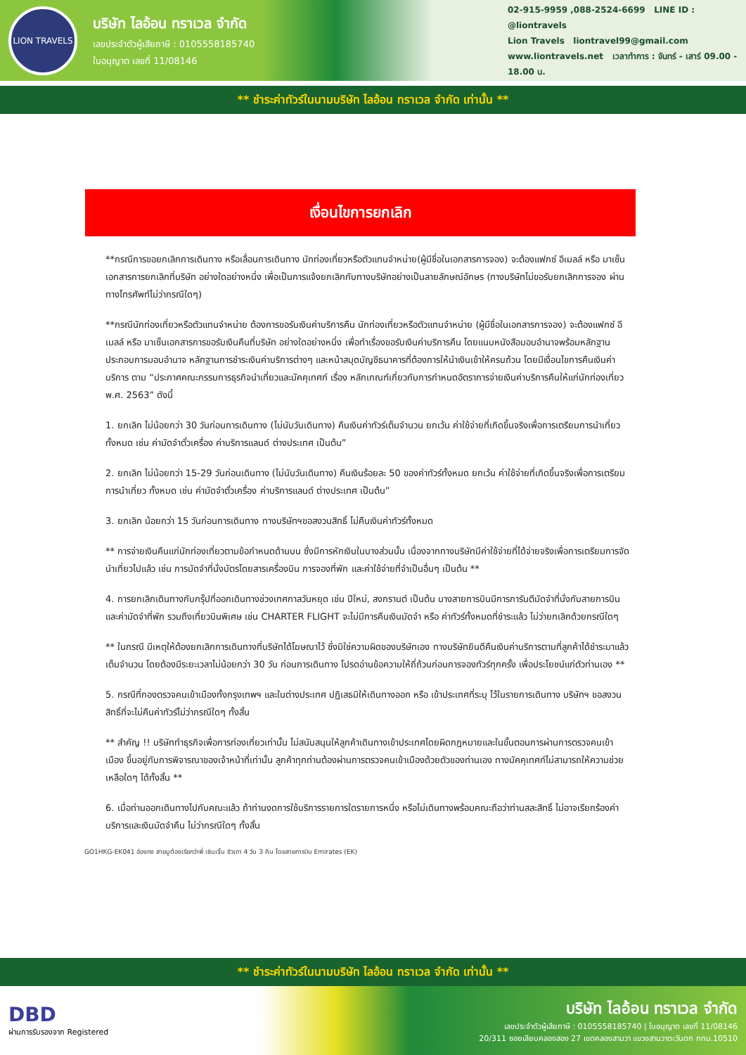LION TRAVELS
บริษัท ไลอ้อน ทราเวล จำกัด
เลขประจำตัวผู้เสียภาษี : 0105558185740
ใบอนุญาต เลขที่ 11/08146
02-915-9959 ,088-2524-6699 LINE ID : @liontravels
Lion Travels liontravel99@gmail.com
www.liontravels.net เวลาทำการ : จันทร์ - เสาร์ 09.00 - 18.00 น.
** ชำระค่าทัวร์ในนามบริษัท ไลอ้อน ทราเวล จำกัด เท่านั้น **
เงื่อนไขการยกเลิก
**กรณีการขอยกเลิกการเดินทาง หรือเลื่อนการเดินทาง นักท่องเที่ยวหรือตัวแทนจำหน่าย(ผู้มีชื่อในเอกสารการจอง) จะต้องแฟกซ์ อีเมลล์ หรือ มาเซ็นเอกสารการยกเลิกที่บริษัท อย่างใดอย่างหนึ่ง เพื่อเป็นการแจ้งยกเลิกกับทางบริษัทอย่างเป็นลายลักษณ์อักษร (ทางบริษัทไม่ขอรับยกเลิกการจอง ผ่านทางโทรศัพท์ไม่ว่ากรณีใดๆ)
**กรณีนักท่องเที่ยวหรือตัวแทนจำหน่าย ต้องการขอรับเงินค่าบริการคืน นักท่องเที่ยวหรือตัวแทนจำหน่าย (ผู้มีชื่อในเอกสารการจอง) จะต้องแฟกซ์ อีเมลล์ หรือ มาเซ็นเอกสารการขอรับเงินคืนที่บริษัท อย่างใดอย่างหนึ่ง เพื่อทำเรื่องขอรับเงินค่าบริการคืน โดยแนบหนังสือมอบอำนาจพร้อมหลักฐานประกอบการมอบอำนาจ หลักฐานการชำระเงินค่าบริการต่างๆ และหน้าสมุดบัญชีธนาคารที่ต้องการให้นำเงินเข้าให้ครบถ้วน โดยมีเงื่อนไขการคืนเงินค่าบริการ ตาม “ประกาศคณะกรรมการธุรกิจนำเที่ยวและมัคคุเทศก์ เรื่อง หลักเกณฑ์เกี่ยวกับการกำหนดอัตราการจ่ายเงินค่าบริการคืนให้แก่นักท่องเที่ยว พ.ศ. 2563” ดังนี้
1. ยกเลิก ไม่น้อยกว่า 30 วันก่อนการเดินทาง (ไม่นับวันเดินทาง) คืนเงินค่าทัวร์เต็มจำนวน ยกเว้น ค่าใช้จ่ายที่เกิดขึ้นจริงเพื่อการเตรียมการนำเที่ยว ทั้งหมด เช่น ค่ามัดจำตั๋วเครื่อง ค่าบริการแลนด์ ต่างประเทศ เป็นต้น”
2. ยกเลิก ไม่น้อยกว่า 15-29 วันก่อนเดินทาง (ไม่นับวันเดินทาง) คืนเงินร้อยละ 50 ของค่าทัวร์ทั้งหมด ยกเว้น ค่าใช้จ่ายที่เกิดขึ้นจริงเพื่อการเตรียมการนำเที่ยว ทั้งหมด เช่น ค่ามัดจำตั๋วเครื่อง ค่าบริการแลนด์ ต่างประเทศ เป็นต้น”
3. ยกเลิก น้อยกว่า 15 วันก่อนการเดินทาง ทางบริษัทฯขอสงวนสิทธิ์ ไม่คืนเงินค่าทัวร์ทั้งหมด
** การจ่ายเงินคืนแก่นักท่องเที่ยวตามข้อกำหนดด้านบน ซึ่งมีการหักเงินในบางส่วนนั้น เนื่องจากทางบริษัทมีค่าใช้จ่ายที่ได้จ่ายจริงเพื่อการเตรียมการจัดนำเที่ยวไปแล้ว เช่น การมัดจำที่นั่งบัตรโดยสารเครื่องบิน การจองที่พัก และค่าใช้จ่ายที่จำเป็นอื่นๆ เป็นต้น **
4. การยกเลิกเดินทางกับกรุ๊ปที่ออกเดินทางช่วงเทศกาลวันหยุด เช่น ปีใหม่, สงกรานต์ เป็นต้น บางสายการบินมีการการันตีมัดจำที่นั่งกับสายการบินและค่ามัดจำที่พัก รวมถึงเที่ยวบินพิเศษ เช่น CHARTER FLIGHT จะไม่มีการคืนเงินมัดจำ หรือ ค่าทัวร์ทั้งหมดที่ชำระแล้ว ไม่ว่ายกเลิกด้วยกรณีใดๆ
** ในกรณี มีเหตุให้ต้องยกเลิกการเดินทางที่บริษัทได้โฆษณาไว้ ซึ่งมิใช่ความผิดของบริษัทเอง ทางบริษัทยินดีคืนเงินค่าบริการตามที่ลูกค้าได้ชำระมาแล้ว เต็มจำนวน โดยต้องมีระยะเวลาไม่น้อยกว่า 30 วัน ก่อนการเดินทาง โปรดอ่านข้อความให้ถี่ถ้วนก่อนการจองทัวร์ทุกครั้ง เพื่อประโยชน์แก่ตัวท่านเอง **
5. กรณีที่กองตรวจคนเข้าเมืองทั้งกรุงเทพฯ และในต่างประเทศ ปฏิเสธมิให้เดินทางออก หรือ เข้าประเทศที่ระบุ ไว้ในรายการเดินทาง บริษัทฯ ขอสงวนสิทธิ์ที่จะไม่คืนค่าทัวร์ไม่ว่ากรณีใดๆ ทั้งสิ้น
** สำคัญ !! บริษัททำธุรกิจเพื่อการท่องเที่ยวเท่านั้น ไม่สนับสนุนให้ลูกค้าเดินทางเข้าประเทศโดยผิดกฎหมายและในขั้นตอนการผ่านการตรวจคนเข้าเมือง ขึ้นอยู่กับการพิจารณาของเจ้าหน้าที่เท่านั้น ลูกค้าทุกท่านต้องผ่านการตรวจคนเข้าเมืองด้วยตัวของท่านเอง ทางมัคคุเทศก์ไม่สามารถให้ความช่วยเหลือใดๆ ได้ทั้งสิ้น **
6. เมื่อท่านออกเดินทางไปกับคณะแล้ว ถ้าท่านงดการใช้บริการรายการใดรายการหนึ่ง หรือไม่เดินทางพร้อมคณะถือว่าท่านสละสิทธิ์ ไม่อาจเรียกร้องค่าบริการและเงินมัดจำคืน ไม่ว่ากรณีใดๆ ทั้งสิ้น
GO1HKG-EK041 ฮ่องกง สายมูต้องเรียกว่าพี่ เซินเจิ้น ซัวเถา 4 วัน 3 คืน โดยสายการบิน Emirates (EK)
** ชำระค่าทัวร์ในนามบริษัท ไลอ้อน ทราเวล จำกัด เท่านั้น **
DBD
ผ่านการรับรองจาก Registered
บริษัท ไลอ้อน ทราเวล จำกัด
เลขประจำตัวผู้เสียภาษี : 0105558185740 | ใบอนุญาต เลขที่ 11/08146
20/311 ซอยเลียบคลองสอง 27 เขตคลองสามวา แขวงสามวาตะวันตก กทม.10510